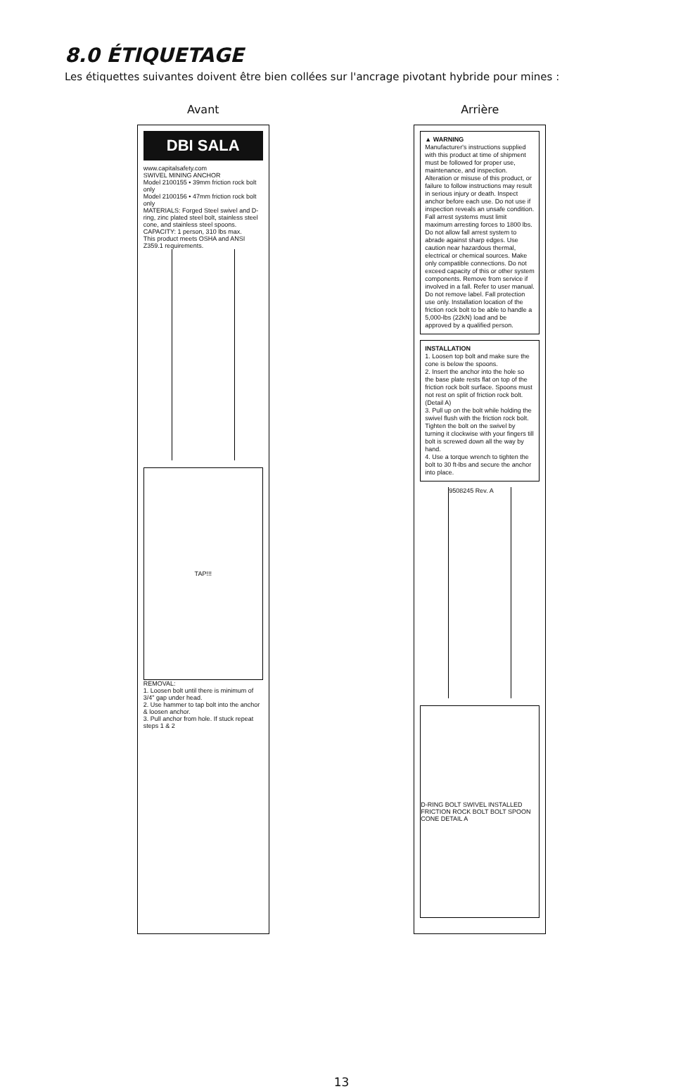8.0 ÉTIQUETAGE
Les étiquettes suivantes doivent être bien collées sur l'ancrage pivotant hybride pour mines :
Avant
DBI SALA
www.capitalsafety.com
SWIVEL MINING ANCHOR
Model 2100155 • 39mm friction rock bolt only
Model 2100156 • 47mm friction rock bolt only
MATERIALS: Forged Steel swivel and D-ring, zinc plated steel bolt, stainless steel cone, and stainless steel spoons.
CAPACITY: 1 person, 310 lbs max.
This product meets OSHA and ANSI Z359.1 requirements.
TAP!!!
REMOVAL:
1. Loosen bolt until there is minimum of 3/4" gap under head.
2. Use hammer to tap bolt into the anchor & loosen anchor.
3. Pull anchor from hole. If stuck repeat steps 1 & 2
Arrière
▲ WARNING
Manufacturer's instructions supplied with this product at time of shipment must be followed for proper use, maintenance, and inspection. Alteration or misuse of this product, or failure to follow instructions may result in serious injury or death. Inspect anchor before each use. Do not use if inspection reveals an unsafe condition. Fall arrest systems must limit maximum arresting forces to 1800 lbs. Do not allow fall arrest system to abrade against sharp edges. Use caution near hazardous thermal, electrical or chemical sources. Make only compatible connections. Do not exceed capacity of this or other system components. Remove from service if involved in a fall. Refer to user manual. Do not remove label. Fall protection use only. Installation location of the friction rock bolt to be able to handle a 5,000-lbs (22kN) load and be approved by a qualified person.
INSTALLATION
1. Loosen top bolt and make sure the cone is below the spoons.
2. Insert the anchor into the hole so the base plate rests flat on top of the friction rock bolt surface. Spoons must not rest on split of friction rock bolt. (Detail A)
3. Pull up on the bolt while holding the swivel flush with the friction rock bolt. Tighten the bolt on the swivel by turning it clockwise with your fingers till bolt is screwed down all the way by hand.
4. Use a torque wrench to tighten the bolt to 30 ft-lbs and secure the anchor into place.
9508245 Rev. A
D-RING BOLT SWIVEL INSTALLED FRICTION ROCK BOLT BOLT SPOON CONE DETAIL A
13